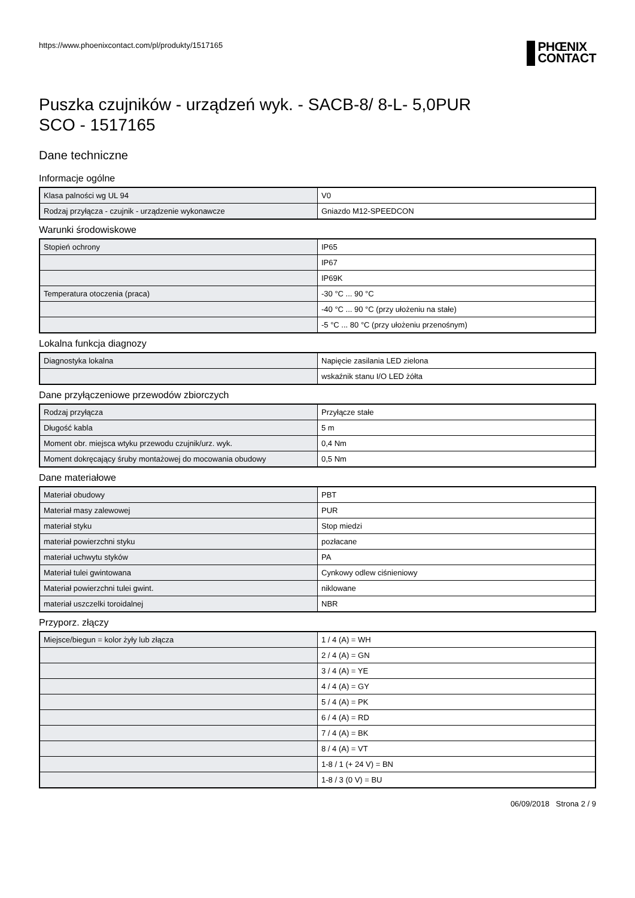https://www.phoenixcontact.com/pl/produkty/1517165
PHŒNIX
CONTACT
Puszka czujników - urządzeń wyk. - SACB-8/ 8-L- 5,0PUR
SCO - 1517165
Dane techniczne
Informacje ogólne
| Klasa palności wg UL 94 | V0 |
| Rodzaj przyłącza - czujnik - urządzenie wykonawcze | Gniazdo M12-SPEEDCON |
Warunki środowiskowe
| Stopień ochrony | IP65 |
| | IP67 |
| | IP69K |
| Temperatura otoczenia (praca) | -30 °C ... 90 °C |
| | -40 °C ... 90 °C (przy ułożeniu na stałe) |
| | -5 °C ... 80 °C (przy ułożeniu przenośnym) |
Lokalna funkcja diagnozy
| Diagnostyka lokalna | Napięcie zasilania LED zielona |
| | wskaźnik stanu I/O LED żółta |
Dane przyłączeniowe przewodów zbiorczych
| Rodzaj przyłącza | Przyłącze stałe |
| Długość kabla | 5 m |
| Moment obr. miejsca wtyku przewodu czujnik/urz. wyk. | 0,4 Nm |
| Moment dokręcający śruby montażowej do mocowania obudowy | 0,5 Nm |
Dane materiałowe
| Materiał obudowy | PBT |
| Materiał masy zalewowej | PUR |
| materiał styku | Stop miedzi |
| materiał powierzchni styku | pozłacane |
| materiał uchwytu styków | PA |
| Materiał tulei gwintowana | Cynkowy odlew ciśnieniowy |
| Materiał powierzchni tulei gwint. | niklowane |
| materiał uszczelki toroidalnej | NBR |
Przyporz. złączy
| Miejsce/biegun = kolor żyły lub złącza | 1 / 4 (A) = WH |
| | 2 / 4 (A) = GN |
| | 3 / 4 (A) = YE |
| | 4 / 4 (A) = GY |
| | 5 / 4 (A) = PK |
| | 6 / 4 (A) = RD |
| | 7 / 4 (A) = BK |
| | 8 / 4 (A) = VT |
| | 1-8 / 1 (+ 24 V) = BN |
| | 1-8 / 3 (0 V) = BU |
06/09/2018 Strona 2 / 9